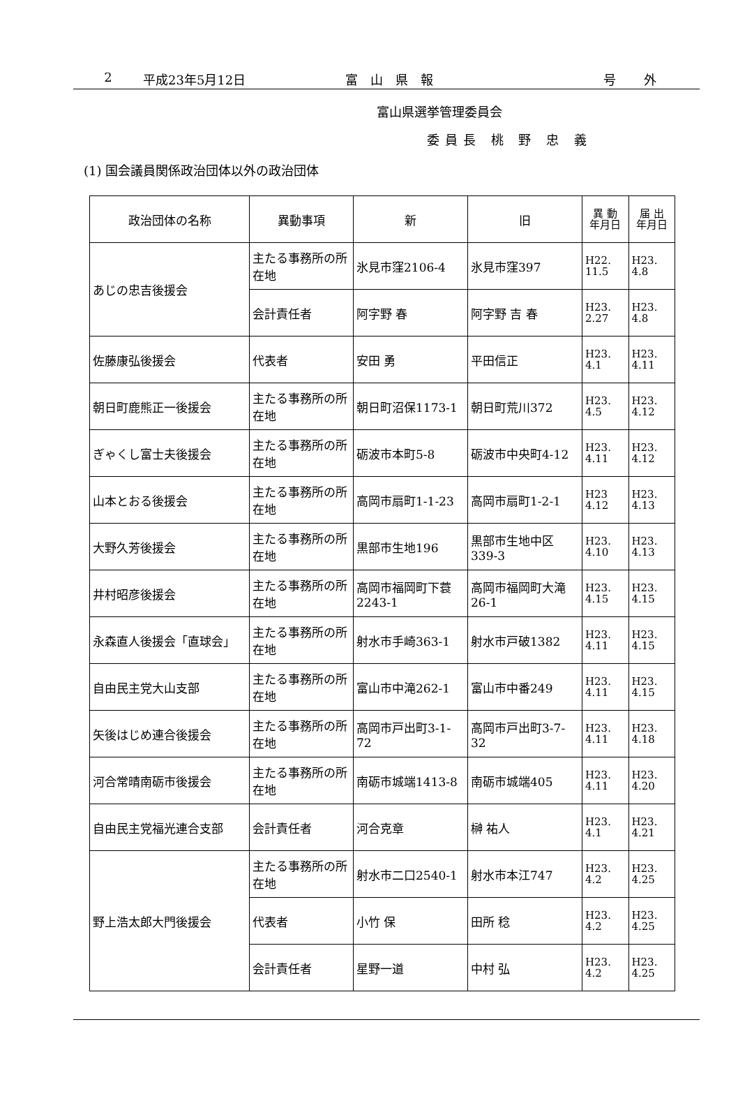2 平成23年5月12日 富山県報 号外
富山県選挙管理委員会
委員長 桃 野 忠 義
(1) 国会議員関係政治団体以外の政治団体
| 政治団体の名称 | 異動事項 | 新 | 旧 | 異 動 年月日 | 届 出 年月日 |
| --- | --- | --- | --- | --- | --- |
| あじの忠吉後援会 | 主たる事務所の所在地 | 氷見市窪2106-4 | 氷見市窪397 | H22. 11.5 | H23. 4.8 |
| | 会計責任者 | 阿字野 春 | 阿字野 吉 春 | H23. 2.27 | H23. 4.8 |
| 佐藤康弘後援会 | 代表者 | 安田 勇 | 平田信正 | H23. 4.1 | H23. 4.11 |
| 朝日町鹿熊正一後援会 | 主たる事務所の所在地 | 朝日町沼保1173-1 | 朝日町荒川372 | H23. 4.5 | H23. 4.12 |
| ぎゃくし富士夫後援会 | 主たる事務所の所在地 | 砺波市本町5-8 | 砺波市中央町4-12 | H23. 4.11 | H23. 4.12 |
| 山本とおる後援会 | 主たる事務所の所在地 | 高岡市扇町1-1-23 | 高岡市扇町1-2-1 | H23 4.12 | H23. 4.13 |
| 大野久芳後援会 | 主たる事務所の所在地 | 黒部市生地196 | 黒部市生地中区339-3 | H23. 4.10 | H23. 4.13 |
| 井村昭彦後援会 | 主たる事務所の所在地 | 高岡市福岡町下蓑2243-1 | 高岡市福岡町大滝26-1 | H23. 4.15 | H23. 4.15 |
| 永森直人後援会「直球会」 | 主たる事務所の所在地 | 射水市手崎363-1 | 射水市戸破1382 | H23. 4.11 | H23. 4.15 |
| 自由民主党大山支部 | 主たる事務所の所在地 | 富山市中滝262-1 | 富山市中番249 | H23. 4.11 | H23. 4.15 |
| 矢後はじめ連合後援会 | 主たる事務所の所在地 | 高岡市戸出町3-1-72 | 高岡市戸出町3-7-32 | H23. 4.11 | H23. 4.18 |
| 河合常晴南砺市後援会 | 主たる事務所の所在地 | 南砺市城端1413-8 | 南砺市城端405 | H23. 4.11 | H23. 4.20 |
| 自由民主党福光連合支部 | 会計責任者 | 河合克章 | 榊 祐人 | H23. 4.1 | H23. 4.21 |
| 野上浩太郎大門後援会 | 主たる事務所の所在地 | 射水市二口2540-1 | 射水市本江747 | H23. 4.2 | H23. 4.25 |
| | 代表者 | 小竹 保 | 田所 稔 | H23. 4.2 | H23. 4.25 |
| | 会計責任者 | 星野一道 | 中村 弘 | H23. 4.2 | H23. 4.25 |